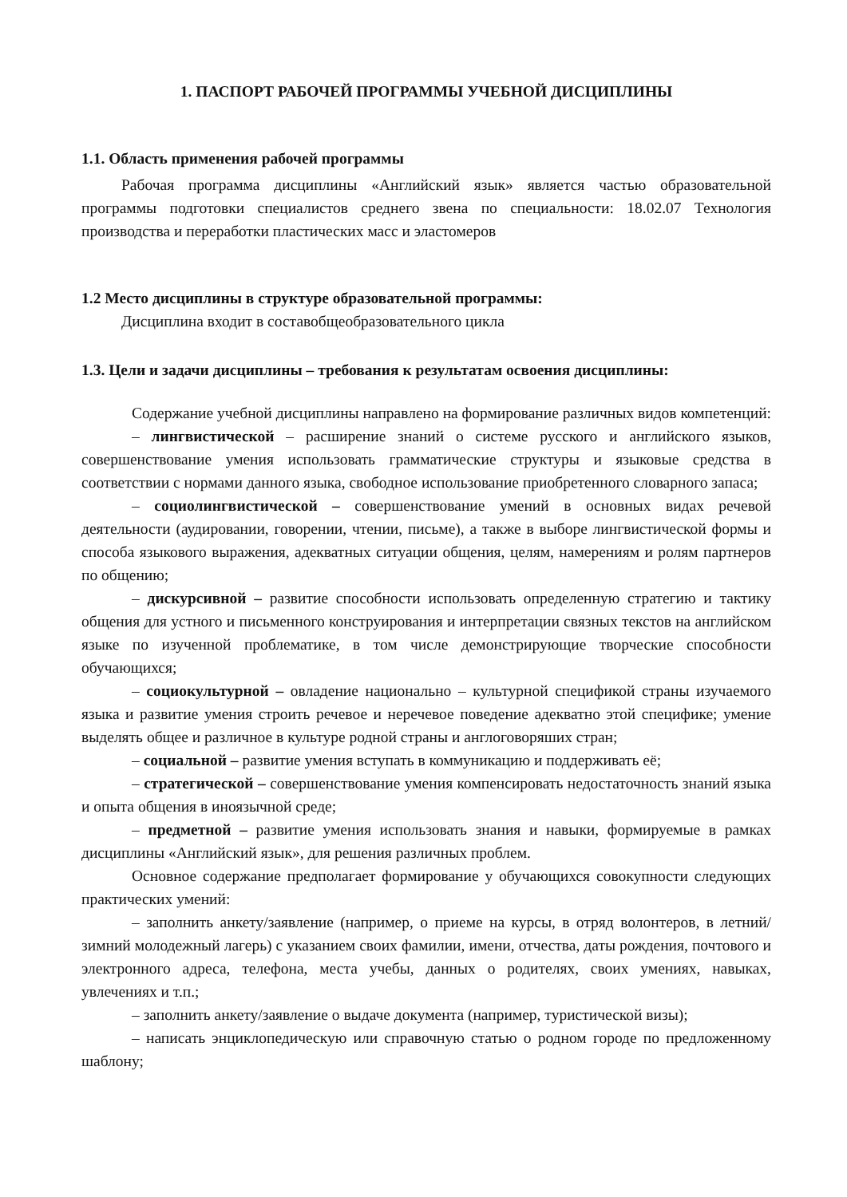1. ПАСПОРТ РАБОЧЕЙ ПРОГРАММЫ УЧЕБНОЙ ДИСЦИПЛИНЫ
1.1. Область применения рабочей программы
Рабочая программа дисциплины «Английский язык» является частью образовательной программы подготовки специалистов среднего звена по специальности: 18.02.07 Технология производства и переработки пластических масс и эластомеров
1.2 Место дисциплины в структуре образовательной программы:
Дисциплина входит в составобщеобразовательного цикла
1.3. Цели и задачи дисциплины – требования к результатам освоения дисциплины:
Содержание учебной дисциплины направлено на формирование различных видов компетенций:
– лингвистической – расширение знаний о системе русского и английского языков, совершенствование умения использовать грамматические структуры и языковые средства в соответствии с нормами данного языка, свободное использование приобретенного словарного запаса;
– социолингвистической – совершенствование умений в основных видах речевой деятельности (аудировании, говорении, чтении, письме), а также в выборе лингвистической формы и способа языкового выражения, адекватных ситуации общения, целям, намерениям и ролям партнеров по общению;
– дискурсивной – развитие способности использовать определенную стратегию и тактику общения для устного и письменного конструирования и интерпретации связных текстов на английском языке по изученной проблематике, в том числе демонстрирующие творческие способности обучающихся;
– социокультурной – овладение национально – культурной спецификой страны изучаемого языка и развитие умения строить речевое и неречевое поведение адекватно этой специфике; умение выделять общее и различное в культуре родной страны и англоговоряших стран;
– социальной – развитие умения вступать в коммуникацию и поддерживать её;
– стратегической – совершенствование умения компенсировать недостаточность знаний языка и опыта общения в иноязычной среде;
– предметной – развитие умения использовать знания и навыки, формируемые в рамках дисциплины «Английский язык», для решения различных проблем.
Основное содержание предполагает формирование у обучающихся совокупности следующих практических умений:
– заполнить анкету/заявление (например, о приеме на курсы, в отряд волонтеров, в летний/зимний молодежный лагерь) с указанием своих фамилии, имени, отчества, даты рождения, почтового и электронного адреса, телефона, места учебы, данных о родителях, своих умениях, навыках, увлечениях и т.п.;
– заполнить анкету/заявление о выдаче документа (например, туристической визы);
– написать энциклопедическую или справочную статью о родном городе по предложенному шаблону;